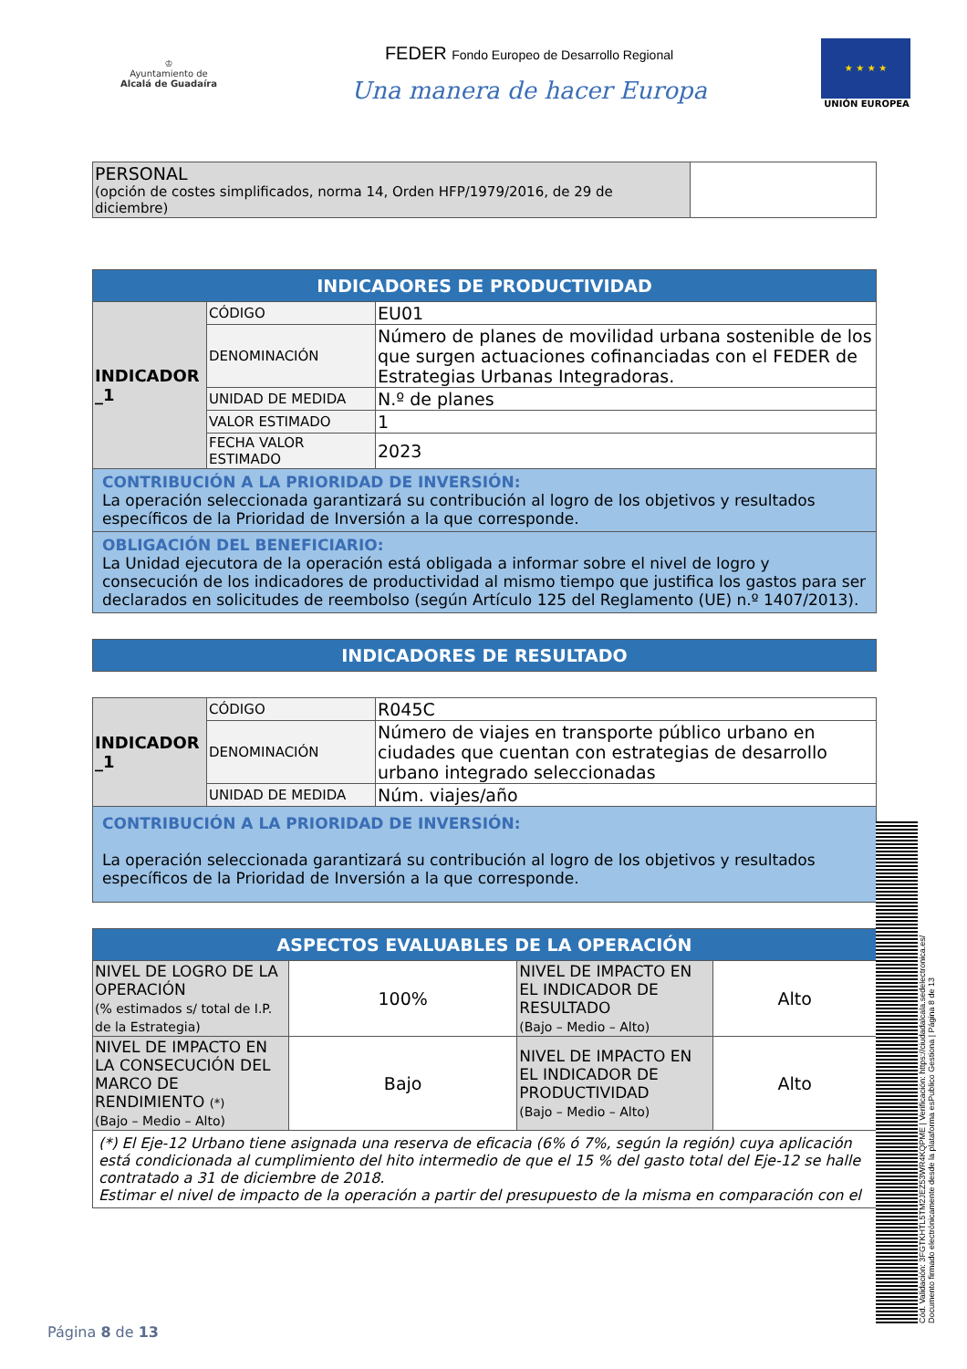♔
Ayuntamiento de
Alcalá de Guadaíra
FEDER Fondo Europeo de Desarrollo Regional
Una manera de hacer Europa
★ ★ ★ ★
UNIÓN EUROPEA
| PERSONAL (opción de costes simplificados, norma 14, Orden HFP/1979/2016, de 29 de diciembre) | |
| INDICADORES DE PRODUCTIVIDAD | | |
| INDICADOR _1 | CÓDIGO | EU01 |
| | DENOMINACIÓN | Número de planes de movilidad urbana sostenible de los que surgen actuaciones cofinanciadas con el FEDER de Estrategias Urbanas Integradoras. |
| | UNIDAD DE MEDIDA | N.º de planes |
| | VALOR ESTIMADO | 1 |
| | FECHA VALOR ESTIMADO | 2023 |
| CONTRIBUCIÓN A LA PRIORIDAD DE INVERSIÓN: La operación seleccionada garantizará su contribución al logro de los objetivos y resultados específicos de la Prioridad de Inversión a la que corresponde. | | |
| OBLIGACIÓN DEL BENEFICIARIO: La Unidad ejecutora de la operación está obligada a informar sobre el nivel de logro y consecución de los indicadores de productividad al mismo tiempo que justifica los gastos para ser declarados en solicitudes de reembolso (según Artículo 125 del Reglamento (UE) n.º 1407/2013). | | |
| INDICADORES DE RESULTADO |
| INDICADOR _1 | CÓDIGO | R045C |
| | DENOMINACIÓN | Número de viajes en transporte público urbano en ciudades que cuentan con estrategias de desarrollo urbano integrado seleccionadas |
| | UNIDAD DE MEDIDA | Núm. viajes/año |
| CONTRIBUCIÓN A LA PRIORIDAD DE INVERSIÓN: La operación seleccionada garantizará su contribución al logro de los objetivos y resultados específicos de la Prioridad de Inversión a la que corresponde. | | |
| ASPECTOS EVALUABLES DE LA OPERACIÓN | | | |
| NIVEL DE LOGRO DE LA OPERACIÓN (% estimados s/ total de I.P. de la Estrategia) | 100% | NIVEL DE IMPACTO EN EL INDICADOR DE RESULTADO (Bajo – Medio – Alto) | Alto |
| NIVEL DE IMPACTO EN LA CONSECUCIÓN DEL MARCO DE RENDIMIENTO (*) (Bajo – Medio – Alto) | Bajo | NIVEL DE IMPACTO EN EL INDICADOR DE PRODUCTIVIDAD (Bajo – Medio – Alto) | Alto |
| (*) El Eje-12 Urbano tiene asignada una reserva de eficacia (6% ó 7%, según la región) cuya aplicación está condicionada al cumplimiento del hito intermedio de que el 15 % del gasto total del Eje-12 se halle contratado a 31 de diciembre de 2018. Estimar el nivel de impacto de la operación a partir del presupuesto de la misma en comparación con el | | | |
Página 8 de 13
Cód. Validación: 3FGTKHTL5TM2JEZ53WR4KQPME | Verificación: https://ciudadalcala.sedelectronica.es/
Documento firmado electrónicamente desde la plataforma esPublico Gestiona | Página 8 de 13